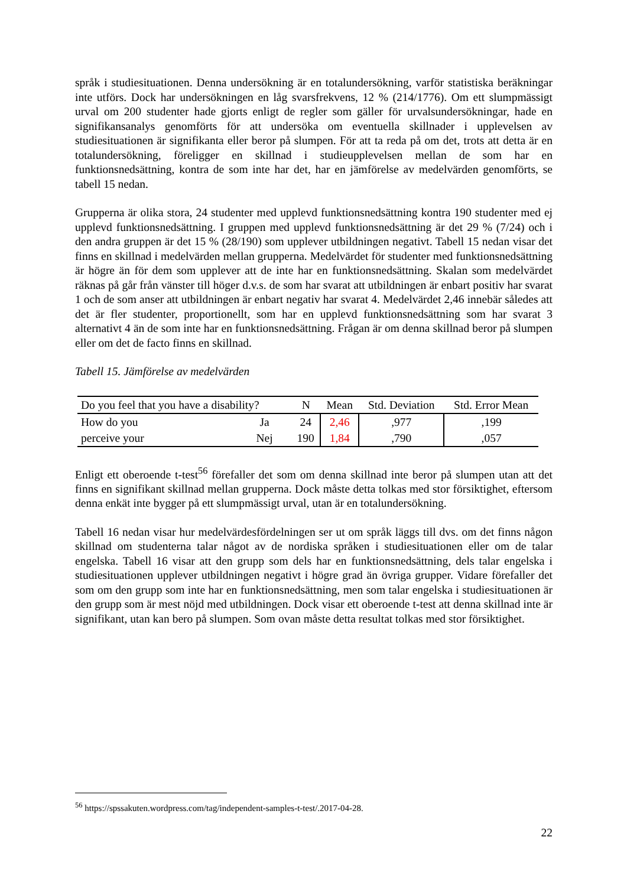språk i studiesituationen. Denna undersökning är en totalundersökning, varför statistiska beräkningar inte utförs. Dock har undersökningen en låg svarsfrekvens, 12 % (214/1776). Om ett slumpmässigt urval om 200 studenter hade gjorts enligt de regler som gäller för urvalsundersökningar, hade en signifikansanalys genomförts för att undersöka om eventuella skillnader i upplevelsen av studiesituationen är signifikanta eller beror på slumpen. För att ta reda på om det, trots att detta är en totalundersökning, föreligger en skillnad i studieupplevelsen mellan de som har en funktionsnedsättning, kontra de som inte har det, har en jämförelse av medelvärden genomförts, se tabell 15 nedan.
Grupperna är olika stora, 24 studenter med upplevd funktionsnedsättning kontra 190 studenter med ej upplevd funktionsnedsättning. I gruppen med upplevd funktionsnedsättning är det 29 % (7/24) och i den andra gruppen är det 15 % (28/190) som upplever utbildningen negativt. Tabell 15 nedan visar det finns en skillnad i medelvärden mellan grupperna. Medelvärdet för studenter med funktionsnedsättning är högre än för dem som upplever att de inte har en funktionsnedsättning. Skalan som medelvärdet räknas på går från vänster till höger d.v.s. de som har svarat att utbildningen är enbart positiv har svarat 1 och de som anser att utbildningen är enbart negativ har svarat 4. Medelvärdet 2,46 innebär således att det är fler studenter, proportionellt, som har en upplevd funktionsnedsättning som har svarat 3 alternativt 4 än de som inte har en funktionsnedsättning. Frågan är om denna skillnad beror på slumpen eller om det de facto finns en skillnad.
Tabell 15. Jämförelse av medelvärden
| Do you feel that you have a disability? | | N | Mean | Std. Deviation | Std. Error Mean |
| --- | --- | --- | --- | --- | --- |
| How do you | Ja | 24 | 2,46 | ,977 | ,199 |
| perceive your | Nej | 190 | 1,84 | ,790 | ,057 |
Enligt ett oberoende t-test<sup>56</sup> förefaller det som om denna skillnad inte beror på slumpen utan att det finns en signifikant skillnad mellan grupperna. Dock måste detta tolkas med stor försiktighet, eftersom denna enkät inte bygger på ett slumpmässigt urval, utan är en totalundersökning.
Tabell 16 nedan visar hur medelvärdesfördelningen ser ut om språk läggs till dvs. om det finns någon skillnad om studenterna talar något av de nordiska språken i studiesituationen eller om de talar engelska. Tabell 16 visar att den grupp som dels har en funktionsnedsättning, dels talar engelska i studiesituationen upplever utbildningen negativt i högre grad än övriga grupper. Vidare förefaller det som om den grupp som inte har en funktionsnedsättning, men som talar engelska i studiesituationen är den grupp som är mest nöjd med utbildningen. Dock visar ett oberoende t-test att denna skillnad inte är signifikant, utan kan bero på slumpen. Som ovan måste detta resultat tolkas med stor försiktighet.
<sup>56</sup> https://spssakuten.wordpress.com/tag/independent-samples-t-test/.2017-04-28.
22